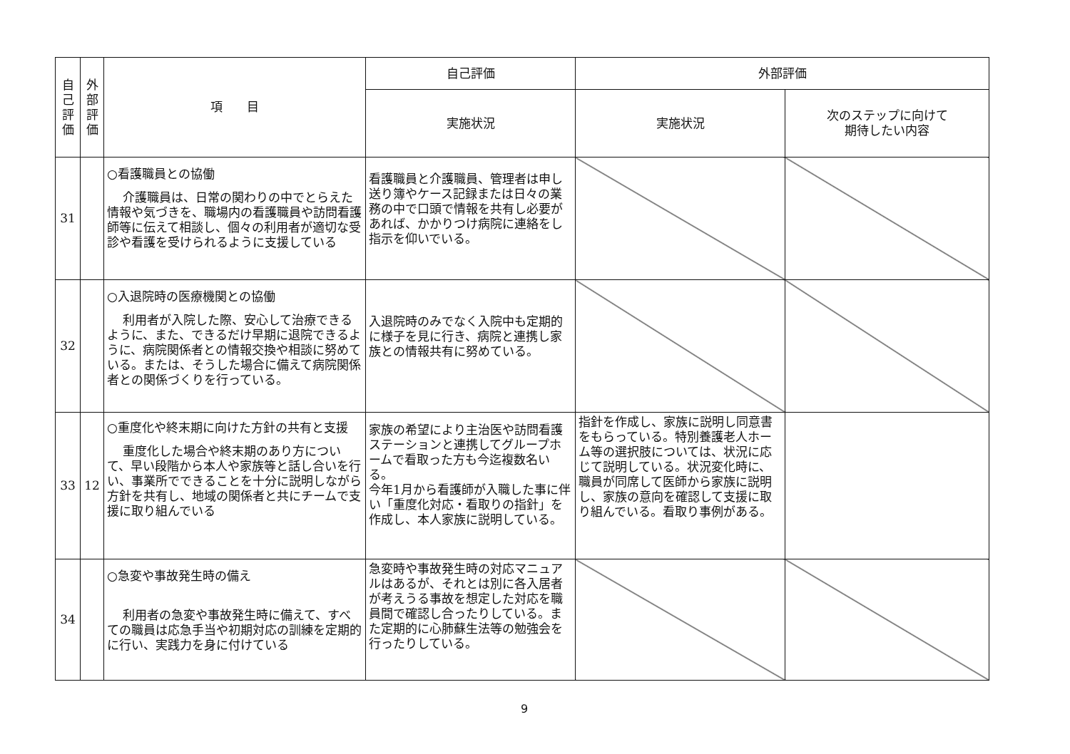| 自己評価 | 外部評価 | 項 目 | 自己評価 | 外部評価 | |
| --- | --- | --- | --- | --- | --- |
| | | | 実施状況 | 実施状況 | 次のステップに向けて 期待したい内容 |
| 31 | | ○看護職員との協働 介護職員は、日常の関わりの中でとらえた情報や気づきを、職場内の看護職員や訪問看護師等に伝えて相談し、個々の利用者が適切な受診や看護を受けられるように支援している | 看護職員と介護職員、管理者は申し送り簿やケース記録または日々の業務の中で口頭で情報を共有し必要があれば、かかりつけ病院に連絡をし指示を仰いでいる。 | | |
| 32 | | ○入退院時の医療機関との協働 利用者が入院した際、安心して治療できるように、また、できるだけ早期に退院できるように、病院関係者との情報交換や相談に努めている。または、そうした場合に備えて病院関係者との関係づくりを行っている。 | 入退院時のみでなく入院中も定期的に様子を見に行き、病院と連携し家族との情報共有に努めている。 | | |
| 33 | 12 | ○重度化や終末期に向けた方針の共有と支援 重度化した場合や終末期のあり方について、早い段階から本人や家族等と話し合いを行い、事業所でできることを十分に説明しながら方針を共有し、地域の関係者と共にチームで支援に取り組んでいる | 家族の希望により主治医や訪問看護ステーションと連携してグループホームで看取った方も今迄複数名いる。 今年1月から看護師が入職した事に伴い「重度化対応・看取りの指針」を作成し、本人家族に説明している。 | 指針を作成し、家族に説明し同意書をもらっている。特別養護老人ホーム等の選択肢については、状況に応じて説明している。状況変化時に、職員が同席して医師から家族に説明し、家族の意向を確認して支援に取り組んでいる。看取り事例がある。 | |
| 34 | | ○急変や事故発生時の備え 利用者の急変や事故発生時に備えて、すべての職員は応急手当や初期対応の訓練を定期的に行い、実践力を身に付けている | 急変時や事故発生時の対応マニュアルはあるが、それとは別に各入居者が考えうる事故を想定した対応を職員間で確認し合ったりしている。また定期的に心肺蘇生法等の勉強会を行ったりしている。 | | |
9